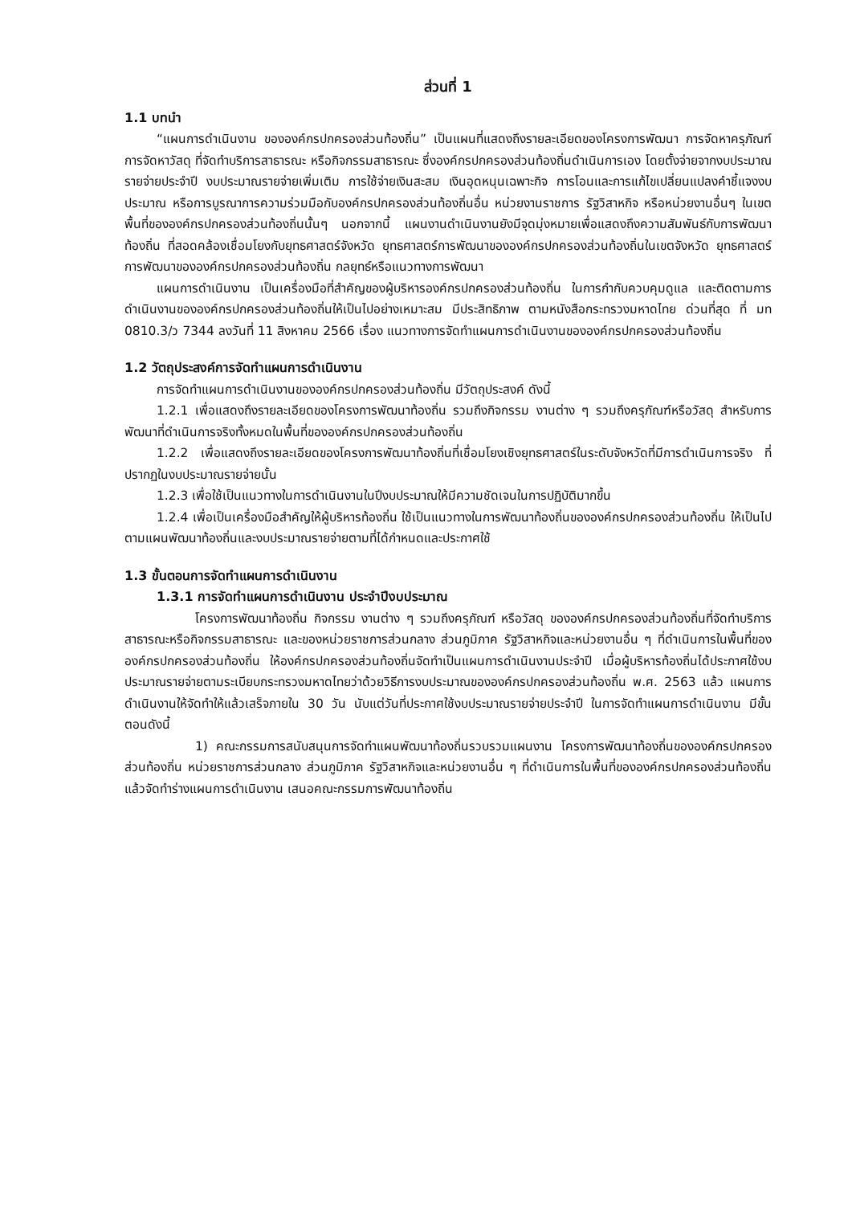ส่วนที่ 1
1.1 บทนำ
“แผนการดำเนินงาน ขององค์กรปกครองส่วนท้องถิ่น” เป็นแผนที่แสดงถึงรายละเอียดของโครงการพัฒนา การจัดหาครุภัณฑ์ การจัดหาวัสดุ ที่จัดทำบริการสาธารณะ หรือกิจกรรมสาธารณะ ซึ่งองค์กรปกครองส่วนท้องถิ่นดำเนินการเอง โดยตั้งจ่ายจากงบประมาณรายจ่ายประจำปี งบประมาณรายจ่ายเพิ่มเติม การใช้จ่ายเงินสะสม เงินอุดหนุนเฉพาะกิจ การโอนและการแก้ไขเปลี่ยนแปลงคำชี้แจงงบประมาณ หรือการบูรณาการความร่วมมือกับองค์กรปกครองส่วนท้องถิ่นอื่น หน่วยงานราชการ รัฐวิสาหกิจ หรือหน่วยงานอื่นๆ ในเขตพื้นที่ขององค์กรปกครองส่วนท้องถิ่นนั้นๆ นอกจากนี้ แผนงานดำเนินงานยังมีจุดมุ่งหมายเพื่อแสดงถึงความสัมพันธ์กับการพัฒนาท้องถิ่น ที่สอดคล้องเชื่อมโยงกับยุทธศาสตร์จังหวัด ยุทธศาสตร์การพัฒนาขององค์กรปกครองส่วนท้องถิ่นในเขตจังหวัด ยุทธศาสตร์การพัฒนาขององค์กรปกครองส่วนท้องถิ่น กลยุทธ์หรือแนวทางการพัฒนา
แผนการดำเนินงาน เป็นเครื่องมือที่สำคัญของผู้บริหารองค์กรปกครองส่วนท้องถิ่น ในการกำกับควบคุมดูแล และติดตามการดำเนินงานขององค์กรปกครองส่วนท้องถิ่นให้เป็นไปอย่างเหมาะสม มีประสิทธิภาพ ตามหนังสือกระทรวงมหาดไทย ด่วนที่สุด ที่ มท 0810.3/ว 7344 ลงวันที่ 11 สิงหาคม 2566 เรื่อง แนวทางการจัดทำแผนการดำเนินงานขององค์กรปกครองส่วนท้องถิ่น
1.2 วัตถุประสงค์การจัดทำแผนการดำเนินงาน
การจัดทำแผนการดำเนินงานขององค์กรปกครองส่วนท้องถิ่น มีวัตถุประสงค์ ดังนี้
1.2.1 เพื่อแสดงถึงรายละเอียดของโครงการพัฒนาท้องถิ่น รวมถึงกิจกรรม งานต่าง ๆ รวมถึงครุภัณฑ์หรือวัสดุ สำหรับการพัฒนาที่ดำเนินการจริงทั้งหมดในพื้นที่ขององค์กรปกครองส่วนท้องถิ่น
1.2.2 เพื่อแสดงถึงรายละเอียดของโครงการพัฒนาท้องถิ่นที่เชื่อมโยงเชิงยุทธศาสตร์ในระดับจังหวัดที่มีการดำเนินการจริง ที่ปรากฏในงบประมาณรายจ่ายนั้น
1.2.3 เพื่อใช้เป็นแนวทางในการดำเนินงานในปีงบประมาณให้มีความชัดเจนในการปฏิบัติมากขึ้น
1.2.4 เพื่อเป็นเครื่องมือสำคัญให้ผู้บริหารท้องถิ่น ใช้เป็นแนวทางในการพัฒนาท้องถิ่นขององค์กรปกครองส่วนท้องถิ่น ให้เป็นไปตามแผนพัฒนาท้องถิ่นและงบประมาณรายจ่ายตามที่ได้กำหนดและประกาศใช้
1.3 ขั้นตอนการจัดทำแผนการดำเนินงาน
1.3.1 การจัดทำแผนการดำเนินงาน ประจำปีงบประมาณ
โครงการพัฒนาท้องถิ่น กิจกรรม งานต่าง ๆ รวมถึงครุภัณฑ์ หรือวัสดุ ขององค์กรปกครองส่วนท้องถิ่นที่จัดทำบริการสาธารณะหรือกิจกรรมสาธารณะ และของหน่วยราชการส่วนกลาง ส่วนภูมิภาค รัฐวิสาหกิจและหน่วยงานอื่น ๆ ที่ดำเนินการในพื้นที่ขององค์กรปกครองส่วนท้องถิ่น ให้องค์กรปกครองส่วนท้องถิ่นจัดทำเป็นแผนการดำเนินงานประจำปี เมื่อผู้บริหารท้องถิ่นได้ประกาศใช้งบประมาณรายจ่ายตามระเบียบกระทรวงมหาดไทยว่าด้วยวิธีการงบประมาณขององค์กรปกครองส่วนท้องถิ่น พ.ศ. 2563 แล้ว แผนการดำเนินงานให้จัดทำให้แล้วเสร็จภายใน 30 วัน นับแต่วันที่ประกาศใช้งบประมาณรายจ่ายประจำปี ในการจัดทำแผนการดำเนินงาน มีขั้นตอนดังนี้
1) คณะกรรมการสนับสนุนการจัดทำแผนพัฒนาท้องถิ่นรวบรวมแผนงาน โครงการพัฒนาท้องถิ่นขององค์กรปกครองส่วนท้องถิ่น หน่วยราชการส่วนกลาง ส่วนภูมิภาค รัฐวิสาหกิจและหน่วยงานอื่น ๆ ที่ดำเนินการในพื้นที่ขององค์กรปกครองส่วนท้องถิ่น แล้วจัดทำร่างแผนการดำเนินงาน เสนอคณะกรรมการพัฒนาท้องถิ่น